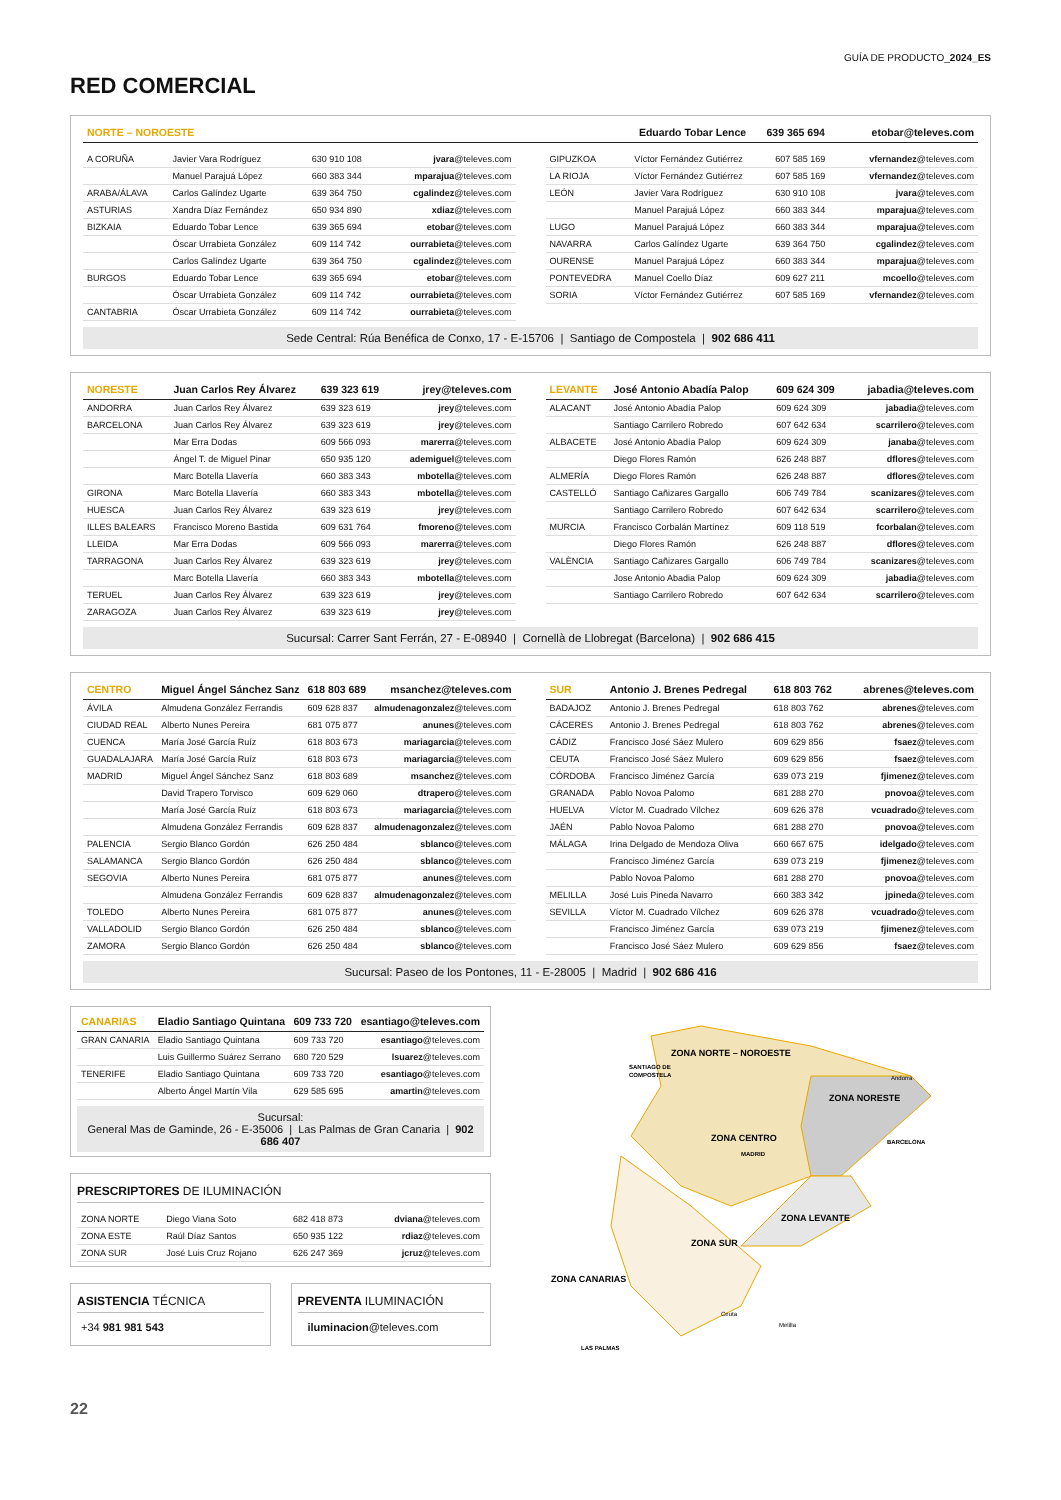GUÍA DE PRODUCTO_2024_ES
RED COMERCIAL
| NORTE – NOROESTE | Eduardo Tobar Lence 639 365 694 etobar@televes.com |
| A CORUÑA | Javier Vara Rodríguez | 630 910 108 | jvara @televes.com |
| | Manuel Parajuá López | 660 383 344 | mparajua @televes.com |
| ARABA/ÁLAVA | Carlos Galíndez Ugarte | 639 364 750 | cgalindez @televes.com |
| ASTURIAS | Xandra Díaz Fernández | 650 934 890 | xdiaz @televes.com |
| BIZKAIA | Eduardo Tobar Lence | 639 365 694 | etobar @televes.com |
| | Óscar Urrabieta González | 609 114 742 | ourrabieta @televes.com |
| | Carlos Galíndez Ugarte | 639 364 750 | cgalindez @televes.com |
| BURGOS | Eduardo Tobar Lence | 639 365 694 | etobar @televes.com |
| | Óscar Urrabieta González | 609 114 742 | ourrabieta @televes.com |
| CANTABRIA | Óscar Urrabieta González | 609 114 742 | ourrabieta @televes.com |
| GIPUZKOA | Víctor Fernández Gutiérrez | 607 585 169 | vfernandez @televes.com |
| LA RIOJA | Víctor Fernández Gutiérrez | 607 585 169 | vfernandez @televes.com |
| LEÓN | Javier Vara Rodríguez | 630 910 108 | jvara @televes.com |
| | Manuel Parajuá López | 660 383 344 | mparajua @televes.com |
| LUGO | Manuel Parajuá López | 660 383 344 | mparajua @televes.com |
| NAVARRA | Carlos Galíndez Ugarte | 639 364 750 | cgalindez @televes.com |
| OURENSE | Manuel Parajuá López | 660 383 344 | mparajua @televes.com |
| PONTEVEDRA | Manuel Coello Díaz | 609 627 211 | mcoello @televes.com |
| SORIA | Víctor Fernández Gutiérrez | 607 585 169 | vfernandez @televes.com |
Sede Central: Rúa Benéfica de Conxo, 17 - E-15706 | Santiago de Compostela | 902 686 411
| NORESTE | Juan Carlos Rey Álvarez | 639 323 619 | jrey@televes.com |
| ANDORRA | Juan Carlos Rey Álvarez | 639 323 619 | jrey @televes.com |
| BARCELONA | Juan Carlos Rey Álvarez | 639 323 619 | jrey @televes.com |
| | Mar Erra Dodas | 609 566 093 | marerra @televes.com |
| | Ángel T. de Miguel Pinar | 650 935 120 | ademiguel @televes.com |
| | Marc Botella Llavería | 660 383 343 | mbotella @televes.com |
| GIRONA | Marc Botella Llavería | 660 383 343 | mbotella @televes.com |
| HUESCA | Juan Carlos Rey Álvarez | 639 323 619 | jrey @televes.com |
| ILLES BALEARS | Francisco Moreno Bastida | 609 631 764 | fmoreno @televes.com |
| LLEIDA | Mar Erra Dodas | 609 566 093 | marerra @televes.com |
| TARRAGONA | Juan Carlos Rey Álvarez | 639 323 619 | jrey @televes.com |
| | Marc Botella Llavería | 660 383 343 | mbotella @televes.com |
| TERUEL | Juan Carlos Rey Álvarez | 639 323 619 | jrey @televes.com |
| ZARAGOZA | Juan Carlos Rey Álvarez | 639 323 619 | jrey @televes.com |
| LEVANTE | José Antonio Abadía Palop | 609 624 309 | jabadia@televes.com |
| ALACANT | José Antonio Abadía Palop | 609 624 309 | jabadia @televes.com |
| | Santiago Carrilero Robredo | 607 642 634 | scarrilero @televes.com |
| ALBACETE | José Antonio Abadía Palop | 609 624 309 | janaba @televes.com |
| | Diego Flores Ramón | 626 248 887 | dflores @televes.com |
| ALMERÍA | Diego Flores Ramón | 626 248 887 | dflores @televes.com |
| CASTELLÓ | Santiago Cañizares Gargallo | 606 749 784 | scanizares @televes.com |
| | Santiago Carrilero Robredo | 607 642 634 | scarrilero @televes.com |
| MURCIA | Francisco Corbalán Martínez | 609 118 519 | fcorbalan @televes.com |
| | Diego Flores Ramón | 626 248 887 | dflores @televes.com |
| VALÈNCIA | Santiago Cañizares Gargallo | 606 749 784 | scanizares @televes.com |
| | Jose Antonio Abadia Palop | 609 624 309 | jabadia @televes.com |
| | Santiago Carrilero Robredo | 607 642 634 | scarrilero @televes.com |
Sucursal: Carrer Sant Ferrán, 27 - E-08940 | Cornellà de Llobregat (Barcelona) | 902 686 415
| CENTRO | Miguel Ángel Sánchez Sanz | 618 803 689 | msanchez@televes.com |
| ÁVILA | Almudena González Ferrandis | 609 628 837 | almudenagonzalez @televes.com |
| CIUDAD REAL | Alberto Nunes Pereira | 681 075 877 | anunes @televes.com |
| CUENCA | María José García Ruíz | 618 803 673 | mariagarcia @televes.com |
| GUADALAJARA | María José García Ruíz | 618 803 673 | mariagarcia @televes.com |
| MADRID | Miguel Ángel Sánchez Sanz | 618 803 689 | msanchez @televes.com |
| | David Trapero Torvisco | 609 629 060 | dtrapero @televes.com |
| | María José García Ruíz | 618 803 673 | mariagarcia @televes.com |
| | Almudena González Ferrandis | 609 628 837 | almudenagonzalez @televes.com |
| PALENCIA | Sergio Blanco Gordón | 626 250 484 | sblanco @televes.com |
| SALAMANCA | Sergio Blanco Gordón | 626 250 484 | sblanco @televes.com |
| SEGOVIA | Alberto Nunes Pereira | 681 075 877 | anunes @televes.com |
| | Almudena González Ferrandis | 609 628 837 | almudenagonzalez @televes.com |
| TOLEDO | Alberto Nunes Pereira | 681 075 877 | anunes @televes.com |
| VALLADOLID | Sergio Blanco Gordón | 626 250 484 | sblanco @televes.com |
| ZAMORA | Sergio Blanco Gordón | 626 250 484 | sblanco @televes.com |
| SUR | Antonio J. Brenes Pedregal | 618 803 762 | abrenes@televes.com |
| BADAJOZ | Antonio J. Brenes Pedregal | 618 803 762 | abrenes @televes.com |
| CÁCERES | Antonio J. Brenes Pedregal | 618 803 762 | abrenes @televes.com |
| CÁDIZ | Francisco José Sáez Mulero | 609 629 856 | fsaez @televes.com |
| CEUTA | Francisco José Sáez Mulero | 609 629 856 | fsaez @televes.com |
| CÓRDOBA | Francisco Jiménez García | 639 073 219 | fjimenez @televes.com |
| GRANADA | Pablo Novoa Palomo | 681 288 270 | pnovoa @televes.com |
| HUELVA | Víctor M. Cuadrado Vílchez | 609 626 378 | vcuadrado @televes.com |
| JAÉN | Pablo Novoa Palomo | 681 288 270 | pnovoa @televes.com |
| MÁLAGA | Irina Delgado de Mendoza Oliva | 660 667 675 | idelgado @televes.com |
| | Francisco Jiménez García | 639 073 219 | fjimenez @televes.com |
| | Pablo Novoa Palomo | 681 288 270 | pnovoa @televes.com |
| MELILLA | José Luis Pineda Navarro | 660 383 342 | jpineda @televes.com |
| SEVILLA | Víctor M. Cuadrado Vílchez | 609 626 378 | vcuadrado @televes.com |
| | Francisco Jiménez García | 639 073 219 | fjimenez @televes.com |
| | Francisco José Sáez Mulero | 609 629 856 | fsaez @televes.com |
Sucursal: Paseo de los Pontones, 11 - E-28005 | Madrid | 902 686 416
| CANARIAS | Eladio Santiago Quintana | 609 733 720 | esantiago@televes.com |
| GRAN CANARIA | Eladio Santiago Quintana | 609 733 720 | esantiago @televes.com |
| | Luis Guillermo Suárez Serrano | 680 720 529 | lsuarez @televes.com |
| TENERIFE | Eladio Santiago Quintana | 609 733 720 | esantiago @televes.com |
| | Alberto Ángel Martín Vila | 629 585 695 | amartin @televes.com |
Sucursal:
General Mas de Gaminde, 26 - E-35006 | Las Palmas de Gran Canaria | 902 686 407
PRESCRIPTORES DE ILUMINACIÓN
| ZONA NORTE | Diego Viana Soto | 682 418 873 | dviana @televes.com |
| ZONA ESTE | Raúl Díaz Santos | 650 935 122 | rdiaz @televes.com |
| ZONA SUR | José Luis Cruz Rojano | 626 247 369 | jcruz @televes.com |
ASISTENCIA TÉCNICA
+34 981 981 543
PREVENTA ILUMINACIÓN
iluminacion@televes.com
ZONA NORTE – NOROESTE
SANTIAGO DE
COMPOSTELA
Andorra
ZONA NORESTE
BARCELONA
ZONA CENTRO
MADRID
ZONA LEVANTE
ZONA SUR
ZONA CANARIAS
Ceuta
Melilla
LAS PALMAS
22